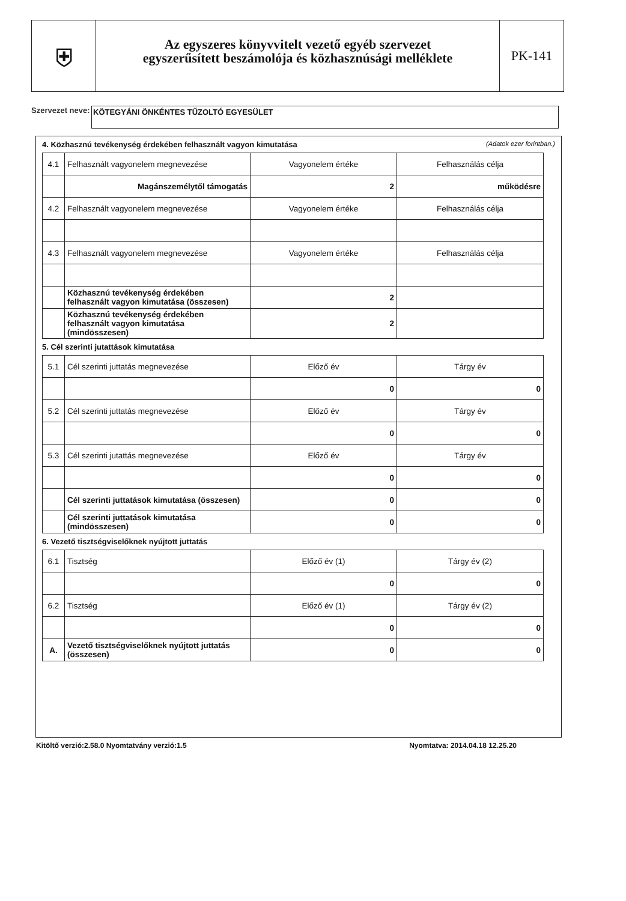⛨
Az egyszeres könyvvitelt vezető egyéb szervezet
egyszerűsített beszámolója és közhasznúsági melléklete
PK-141
Szervezet neve:
KÖTEGYÁNI ÖNKÉNTES TŰZOLTÓ EGYESÜLET
4. Közhasznú tevékenység érdekében felhasznált vagyon kimutatása (Adatok ezer forintban.)
| 4.1 | Felhasznált vagyonelem megnevezése | Vagyonelem értéke | Felhasználás célja |
| | Magánszemélytől támogatás | 2 | működésre |
| 4.2 | Felhasznált vagyonelem megnevezése | Vagyonelem értéke | Felhasználás célja |
| 4.3 | Felhasznált vagyonelem megnevezése | Vagyonelem értéke | Felhasználás célja |
| | Közhasznú tevékenység érdekében felhasznált vagyon kimutatása (összesen) | 2 | |
| | Közhasznú tevékenység érdekében felhasznált vagyon kimutatása (mindösszesen) | 2 | |
5. Cél szerinti jutattások kimutatása
| 5.1 | Cél szerinti juttatás megnevezése | Előző év | Tárgy év |
| | | 0 | 0 |
| 5.2 | Cél szerinti juttatás megnevezése | Előző év | Tárgy év |
| | | 0 | 0 |
| 5.3 | Cél szerinti jutattás megnevezése | Előző év | Tárgy év |
| | | 0 | 0 |
| | Cél szerinti juttatások kimutatása (összesen) | 0 | 0 |
| | Cél szerinti juttatások kimutatása (mindösszesen) | 0 | 0 |
6. Vezető tisztségviselőknek nyújtott juttatás
| 6.1 | Tisztség | Előző év (1) | Tárgy év (2) |
| | | 0 | 0 |
| 6.2 | Tisztség | Előző év (1) | Tárgy év (2) |
| | | 0 | 0 |
| A. | Vezető tisztségviselőknek nyújtott juttatás (összesen) | 0 | 0 |
Kitöltő verzió:2.58.0 Nyomtatvány verzió:1.5 Nyomtatva: 2014.04.18 12.25.20